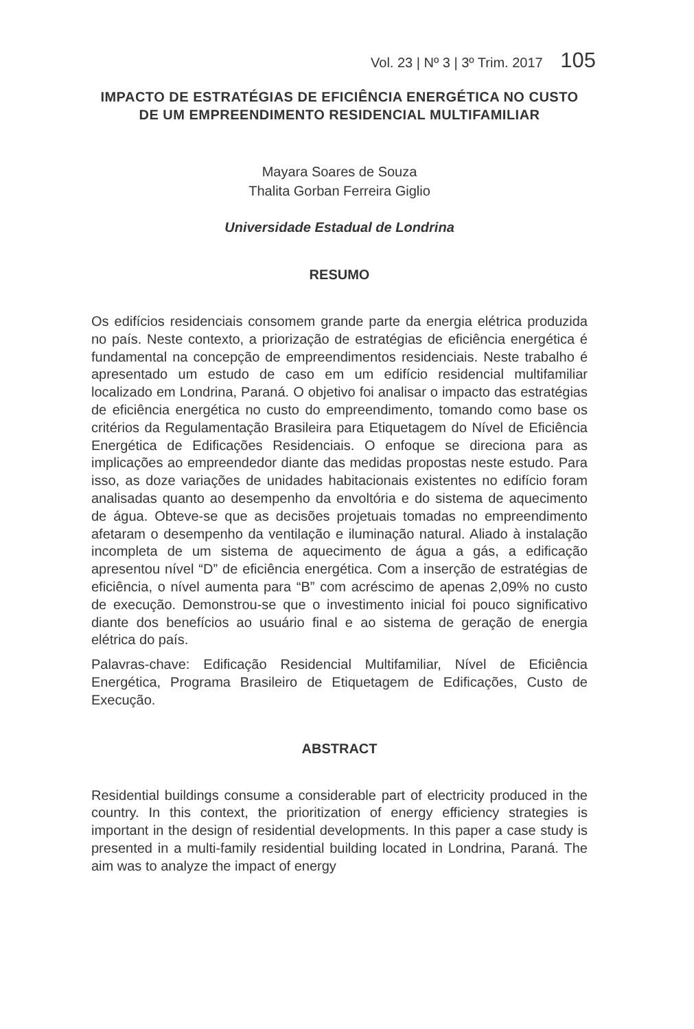Vol. 23 | Nº 3 | 3º Trim. 2017 105
IMPACTO DE ESTRATÉGIAS DE EFICIÊNCIA ENERGÉTICA NO CUSTO DE UM EMPREENDIMENTO RESIDENCIAL MULTIFAMILIAR
Mayara Soares de Souza
Thalita Gorban Ferreira Giglio
Universidade Estadual de Londrina
RESUMO
Os edifícios residenciais consomem grande parte da energia elétrica produzida no país. Neste contexto, a priorização de estratégias de eficiência energética é fundamental na concepção de empreendimentos residenciais. Neste trabalho é apresentado um estudo de caso em um edifício residencial multifamiliar localizado em Londrina, Paraná. O objetivo foi analisar o impacto das estratégias de eficiência energética no custo do empreendimento, tomando como base os critérios da Regulamentação Brasileira para Etiquetagem do Nível de Eficiência Energética de Edificações Residenciais. O enfoque se direciona para as implicações ao empreendedor diante das medidas propostas neste estudo. Para isso, as doze variações de unidades habitacionais existentes no edifício foram analisadas quanto ao desempenho da envoltória e do sistema de aquecimento de água. Obteve-se que as decisões projetuais tomadas no empreendimento afetaram o desempenho da ventilação e iluminação natural. Aliado à instalação incompleta de um sistema de aquecimento de água a gás, a edificação apresentou nível “D” de eficiência energética. Com a inserção de estratégias de eficiência, o nível aumenta para “B” com acréscimo de apenas 2,09% no custo de execução. Demonstrou-se que o investimento inicial foi pouco significativo diante dos benefícios ao usuário final e ao sistema de geração de energia elétrica do país.
Palavras-chave: Edificação Residencial Multifamiliar, Nível de Eficiência Energética, Programa Brasileiro de Etiquetagem de Edificações, Custo de Execução.
ABSTRACT
Residential buildings consume a considerable part of electricity produced in the country. In this context, the prioritization of energy efficiency strategies is important in the design of residential developments. In this paper a case study is presented in a multi-family residential building located in Londrina, Paraná. The aim was to analyze the impact of energy